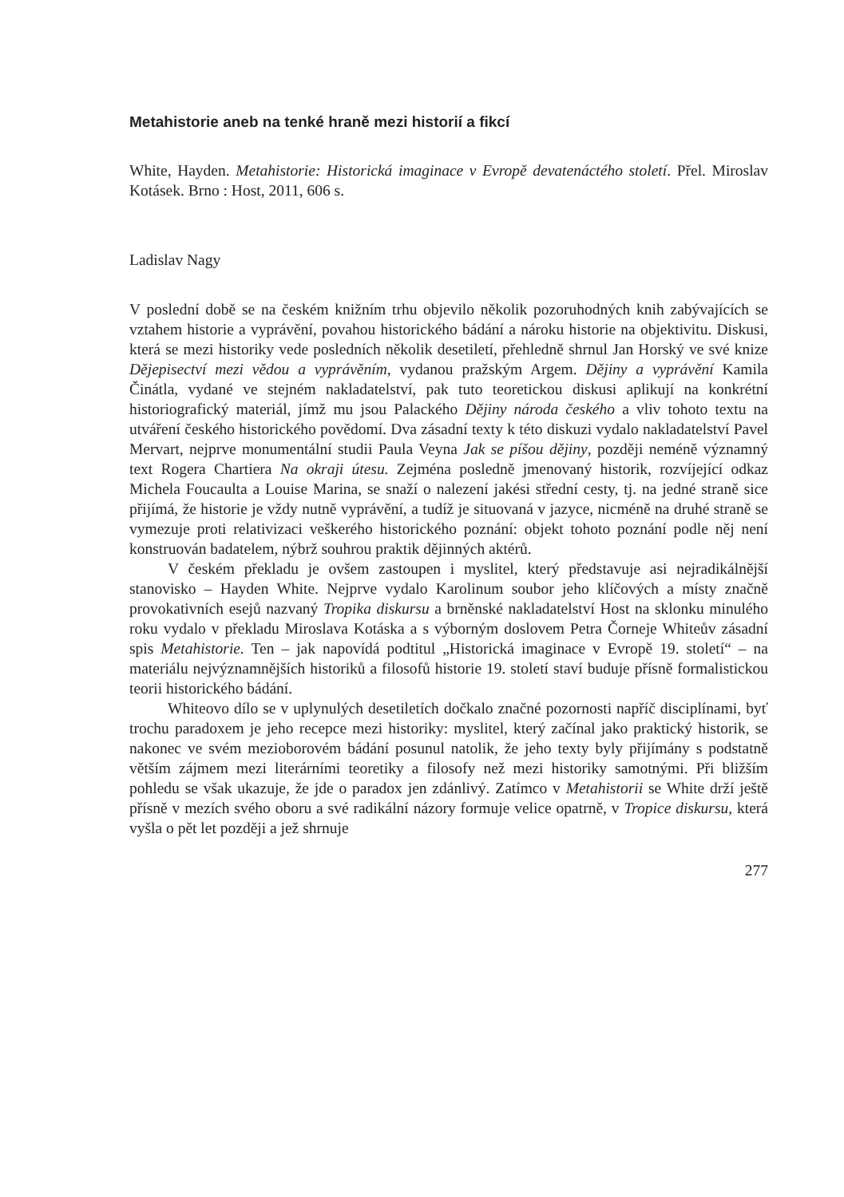Metahistorie aneb na tenké hraně mezi historií a fikcí
White, Hayden. Metahistorie: Historická imaginace v Evropě devatenáctého století. Přel. Miroslav Kotásek. Brno : Host, 2011, 606 s.
Ladislav Nagy
V poslední době se na českém knižním trhu objevilo několik pozoruhodných knih zabývajících se vztahem historie a vyprávění, povahou historického bádání a nároku historie na objektivitu. Diskusi, která se mezi historiky vede posledních několik desetiletí, přehledně shrnul Jan Horský ve své knize Dějepisectví mezi vědou a vyprávěním, vydanou pražským Argem. Dějiny a vyprávění Kamila Činátla, vydané ve stejném nakladatelství, pak tuto teoretickou diskusi aplikují na konkrétní historiografický materiál, jímž mu jsou Palackého Dějiny národa českého a vliv tohoto textu na utváření českého historického povědomí. Dva zásadní texty k této diskuzi vydalo nakladatelství Pavel Mervart, nejprve monumentální studii Paula Veyna Jak se píšou dějiny, později neméně významný text Rogera Chartiera Na okraji útesu. Zejména posledně jmenovaný historik, rozvíjející odkaz Michela Foucaulta a Louise Marina, se snaží o nalezení jakési střední cesty, tj. na jedné straně sice přijímá, že historie je vždy nutně vyprávění, a tudíž je situovaná v jazyce, nicméně na druhé straně se vymezuje proti relativizaci veškerého historického poznání: objekt tohoto poznání podle něj není konstruován badatelem, nýbrž souhrou praktik dějinných aktérů.
V českém překladu je ovšem zastoupen i myslitel, který představuje asi nejradikálnější stanovisko – Hayden White. Nejprve vydalo Karolinum soubor jeho klíčových a místy značně provokativních esejů nazvaný Tropika diskursu a brněnské nakladatelství Host na sklonku minulého roku vydalo v překladu Miroslava Kotáska a s výborným doslovem Petra Čorneje Whiteův zásadní spis Metahistorie. Ten – jak napovídá podtitul „Historická imaginace v Evropě 19. století“ – na materiálu nejvýznamnějších historiků a filosofů historie 19. století staví buduje přísně formalistickou teorii historického bádání.
Whiteovo dílo se v uplynulých desetiletích dočkalo značné pozornosti napříč disciplínami, byť trochu paradoxem je jeho recepce mezi historiky: myslitel, který začínal jako praktický historik, se nakonec ve svém mezioborovém bádání posunul natolik, že jeho texty byly přijímány s podstatně větším zájmem mezi literárními teoretiky a filosofy než mezi historiky samotnými. Při bližším pohledu se však ukazuje, že jde o paradox jen zdánlivý. Zatímco v Metahistorii se White drží ještě přísně v mezích svého oboru a své radikální názory formuje velice opatrně, v Tropice diskursu, která vyšla o pět let později a jež shrnuje
277